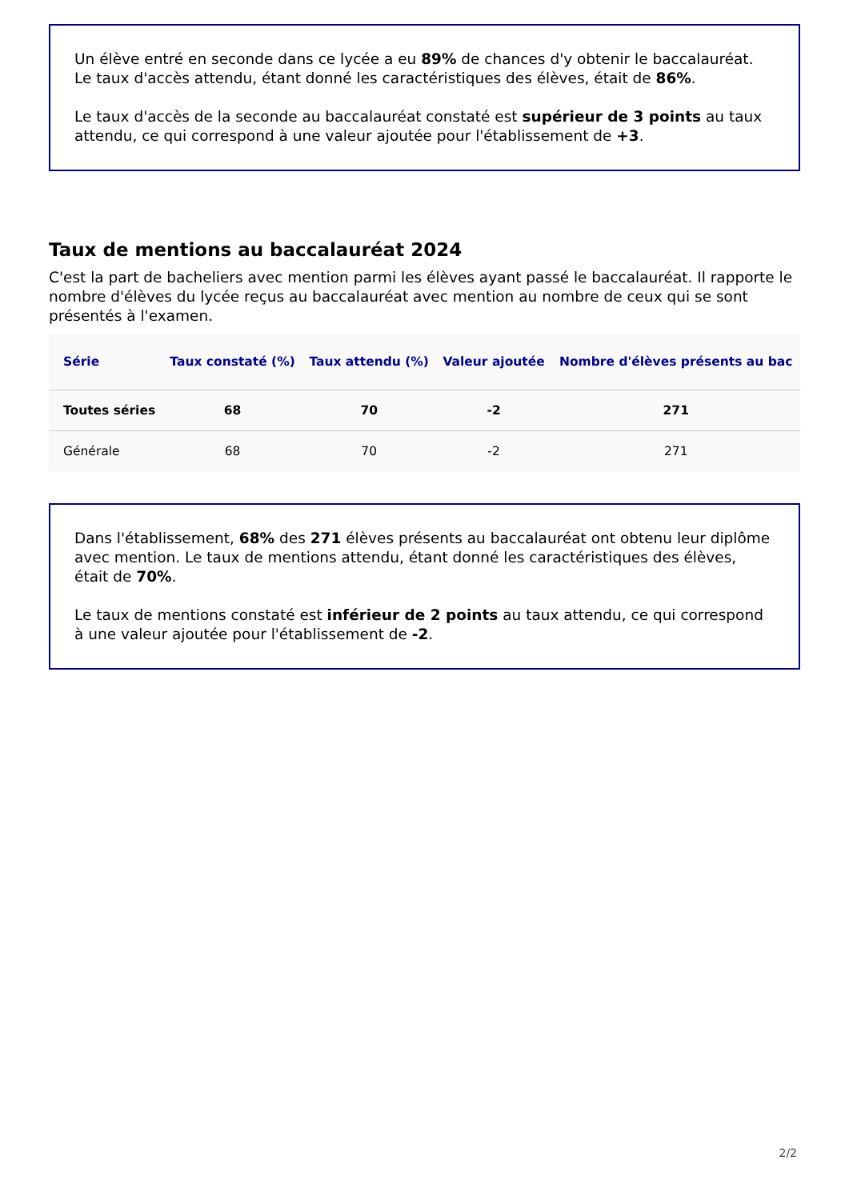Un élève entré en seconde dans ce lycée a eu 89% de chances d'y obtenir le baccalauréat. Le taux d'accès attendu, étant donné les caractéristiques des élèves, était de 86%.
Le taux d'accès de la seconde au baccalauréat constaté est supérieur de 3 points au taux attendu, ce qui correspond à une valeur ajoutée pour l'établissement de +3.
Taux de mentions au baccalauréat 2024
C'est la part de bacheliers avec mention parmi les élèves ayant passé le baccalauréat. Il rapporte le nombre d'élèves du lycée reçus au baccalauréat avec mention au nombre de ceux qui se sont présentés à l'examen.
| Série | Taux constaté (%) | Taux attendu (%) | Valeur ajoutée | Nombre d'élèves présents au bac |
| --- | --- | --- | --- | --- |
| Toutes séries | 68 | 70 | -2 | 271 |
| Générale | 68 | 70 | -2 | 271 |
Dans l'établissement, 68% des 271 élèves présents au baccalauréat ont obtenu leur diplôme avec mention. Le taux de mentions attendu, étant donné les caractéristiques des élèves, était de 70%.
Le taux de mentions constaté est inférieur de 2 points au taux attendu, ce qui correspond à une valeur ajoutée pour l'établissement de -2.
2/2